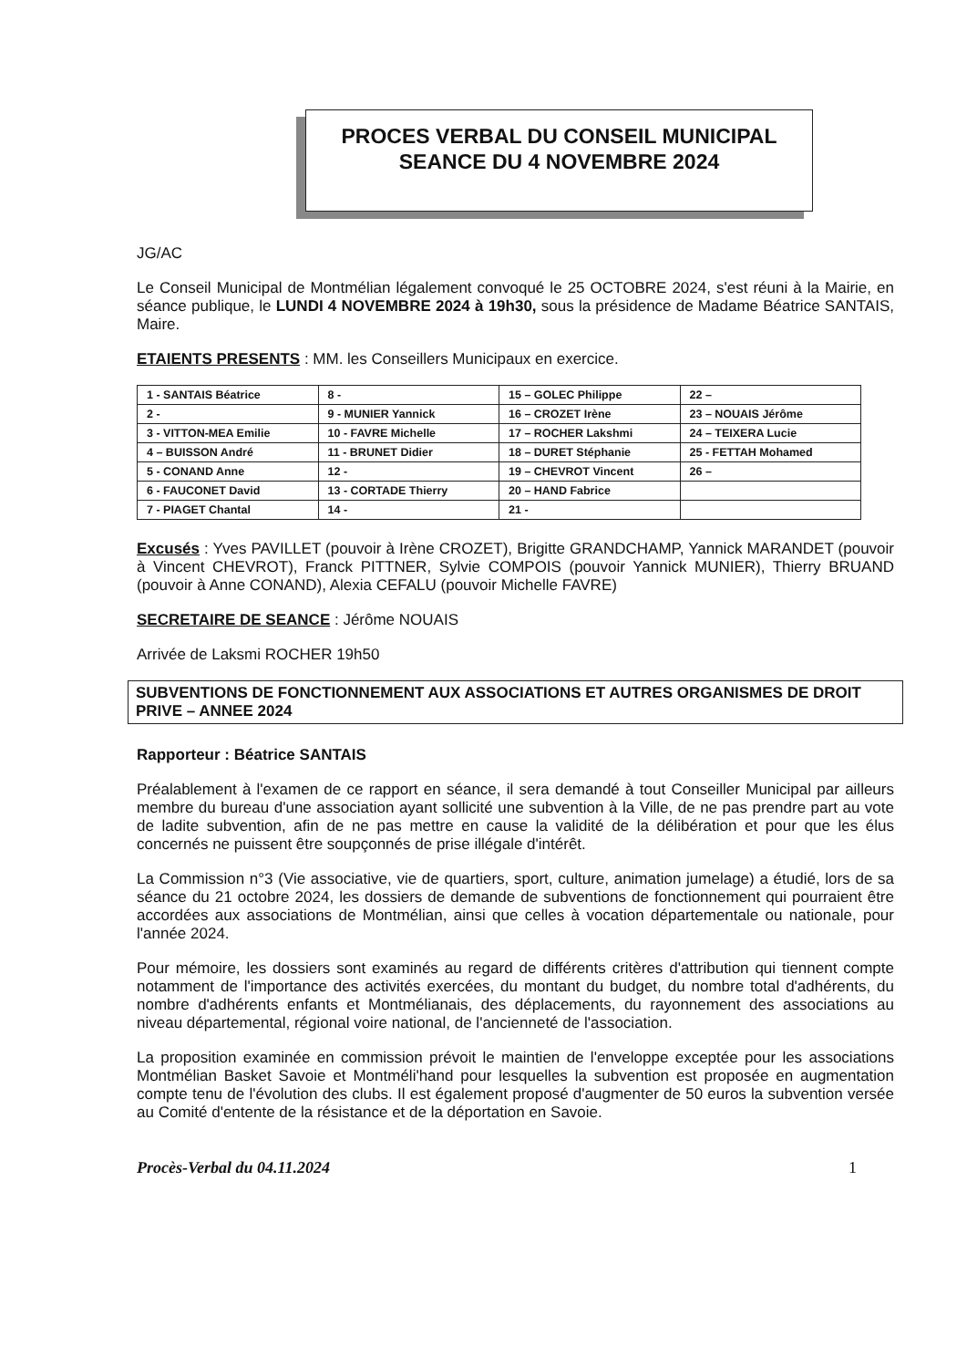PROCES VERBAL DU CONSEIL MUNICIPAL
SEANCE DU 4 NOVEMBRE 2024
JG/AC
Le Conseil Municipal de Montmélian légalement convoqué le 25 OCTOBRE 2024, s'est réuni à la Mairie, en séance publique, le LUNDI 4 NOVEMBRE 2024 à 19h30, sous la présidence de Madame Béatrice SANTAIS, Maire.
ETAIENTS PRESENTS : MM. les Conseillers Municipaux en exercice.
| 1 - SANTAIS Béatrice | 8 - | 15 – GOLEC Philippe | 22 – |
| 2 - | 9 - MUNIER Yannick | 16 – CROZET Irène | 23 – NOUAIS Jérôme |
| 3 - VITTON-MEA Emilie | 10 - FAVRE Michelle | 17 – ROCHER Lakshmi | 24 – TEIXERA Lucie |
| 4 – BUISSON André | 11 - BRUNET Didier | 18 – DURET Stéphanie | 25 - FETTAH Mohamed |
| 5 - CONAND Anne | 12 - | 19 – CHEVROT Vincent | 26 – |
| 6 - FAUCONET David | 13 - CORTADE Thierry | 20 – HAND Fabrice | |
| 7 - PIAGET Chantal | 14 - | 21 - | |
Excusés : Yves PAVILLET (pouvoir à Irène CROZET), Brigitte GRANDCHAMP, Yannick MARANDET (pouvoir à Vincent CHEVROT), Franck PITTNER, Sylvie COMPOIS (pouvoir Yannick MUNIER), Thierry BRUAND (pouvoir à Anne CONAND), Alexia CEFALU (pouvoir Michelle FAVRE)
SECRETAIRE DE SEANCE : Jérôme NOUAIS
Arrivée de Laksmi ROCHER 19h50
SUBVENTIONS DE FONCTIONNEMENT AUX ASSOCIATIONS ET AUTRES ORGANISMES DE DROIT PRIVE – ANNEE 2024
Rapporteur : Béatrice SANTAIS
Préalablement à l'examen de ce rapport en séance, il sera demandé à tout Conseiller Municipal par ailleurs membre du bureau d'une association ayant sollicité une subvention à la Ville, de ne pas prendre part au vote de ladite subvention, afin de ne pas mettre en cause la validité de la délibération et pour que les élus concernés ne puissent être soupçonnés de prise illégale d'intérêt.
La Commission n°3 (Vie associative, vie de quartiers, sport, culture, animation jumelage) a étudié, lors de sa séance du 21 octobre 2024, les dossiers de demande de subventions de fonctionnement qui pourraient être accordées aux associations de Montmélian, ainsi que celles à vocation départementale ou nationale, pour l'année 2024.
Pour mémoire, les dossiers sont examinés au regard de différents critères d'attribution qui tiennent compte notamment de l'importance des activités exercées, du montant du budget, du nombre total d'adhérents, du nombre d'adhérents enfants et Montmélianais, des déplacements, du rayonnement des associations au niveau départemental, régional voire national, de l'ancienneté de l'association.
La proposition examinée en commission prévoit le maintien de l'enveloppe exceptée pour les associations Montmélian Basket Savoie et Montméli'hand pour lesquelles la subvention est proposée en augmentation compte tenu de l'évolution des clubs. Il est également proposé d'augmenter de 50 euros la subvention versée au Comité d'entente de la résistance et de la déportation en Savoie.
Procès-Verbal du 04.11.2024 1